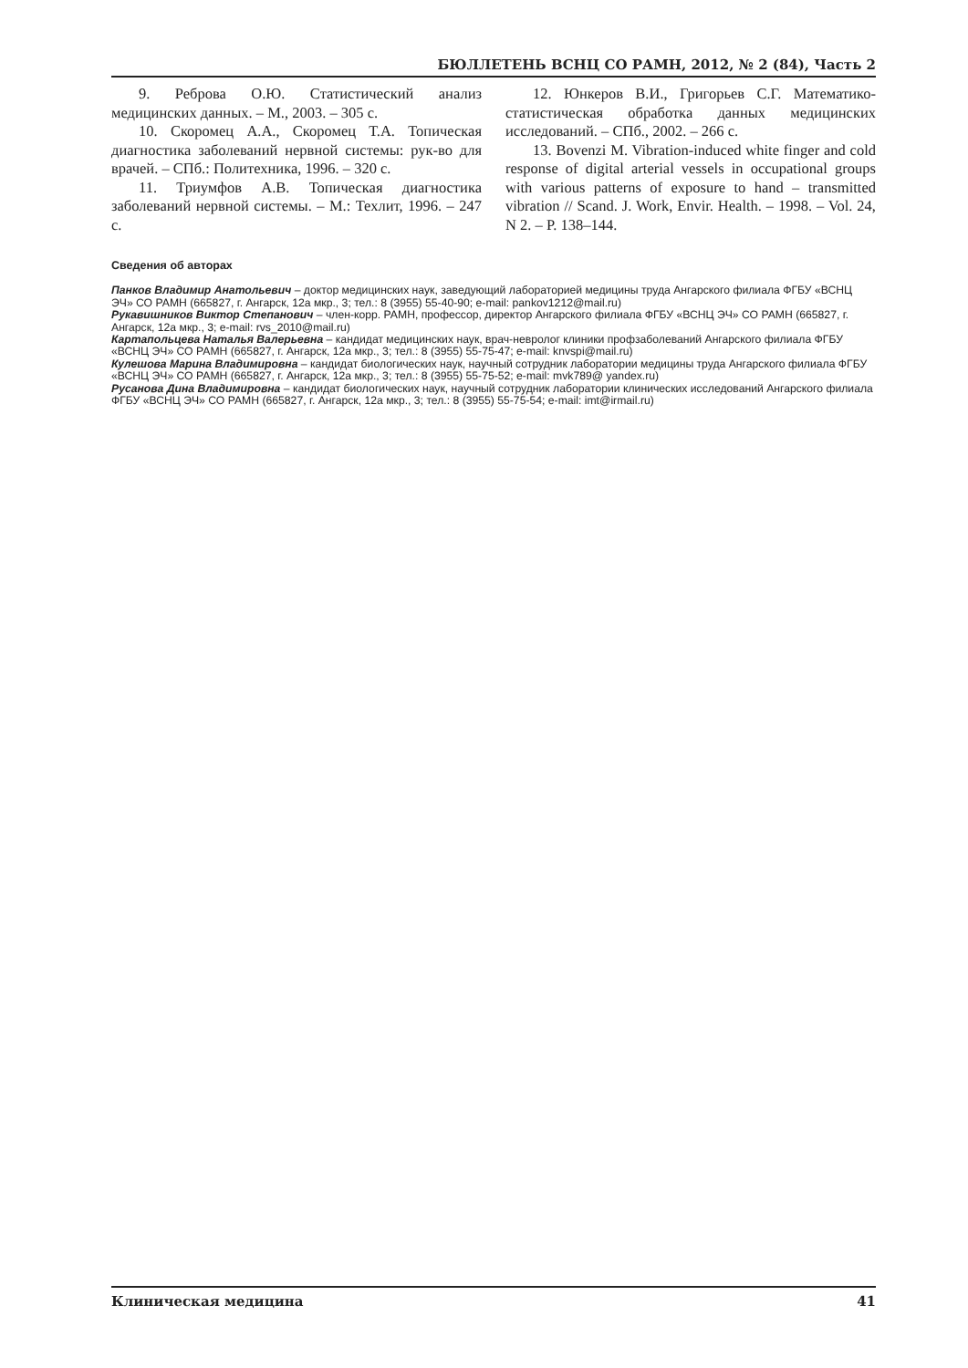БЮЛЛЕТЕНЬ ВСНЦ СО РАМН, 2012, № 2 (84), Часть 2
9. Реброва О.Ю. Статистический анализ медицинских данных. – М., 2003. – 305 с.
10. Скоромец А.А., Скоромец Т.А. Топическая диагностика заболеваний нервной системы: рук-во для врачей. – СПб.: Политехника, 1996. – 320 с.
11. Триумфов А.В. Топическая диагностика заболеваний нервной системы. – М.: Техлит, 1996. – 247 с.
12. Юнкеров В.И., Григорьев С.Г. Математико-статистическая обработка данных медицинских исследований. – СПб., 2002. – 266 с.
13. Bovenzi M. Vibration-induced white finger and cold response of digital arterial vessels in occupational groups with various patterns of exposure to hand – transmitted vibration // Scand. J. Work, Envir. Health. – 1998. – Vol. 24, N 2. – P. 138–144.
Сведения об авторах
Панков Владимир Анатольевич – доктор медицинских наук, заведующий лабораторией медицины труда Ангарского филиала ФГБУ «ВСНЦ ЭЧ» СО РАМН (665827, г. Ангарск, 12а мкр., 3; тел.: 8 (3955) 55-40-90; e-mail: pankov1212@mail.ru)
Рукавишников Виктор Степанович – член-корр. РАМН, профессор, директор Ангарского филиала ФГБУ «ВСНЦ ЭЧ» СО РАМН (665827, г. Ангарск, 12а мкр., 3; e-mail: rvs_2010@mail.ru)
Картапольцева Наталья Валерьевна – кандидат медицинских наук, врач-невролог клиники профзаболеваний Ангарского филиала ФГБУ «ВСНЦ ЭЧ» СО РАМН (665827, г. Ангарск, 12а мкр., 3; тел.: 8 (3955) 55-75-47; e-mail: knvspi@mail.ru)
Кулешова Марина Владимировна – кандидат биологических наук, научный сотрудник лаборатории медицины труда Ангарского филиала ФГБУ «ВСНЦ ЭЧ» СО РАМН (665827, г. Ангарск, 12а мкр., 3; тел.: 8 (3955) 55-75-52; e-mail: mvk789@ yandex.ru)
Русанова Дина Владимировна – кандидат биологических наук, научный сотрудник лаборатории клинических исследований Ангарского филиала ФГБУ «ВСНЦ ЭЧ» СО РАМН (665827, г. Ангарск, 12а мкр., 3; тел.: 8 (3955) 55-75-54; e-mail: imt@irmail.ru)
Клиническая медицина 41